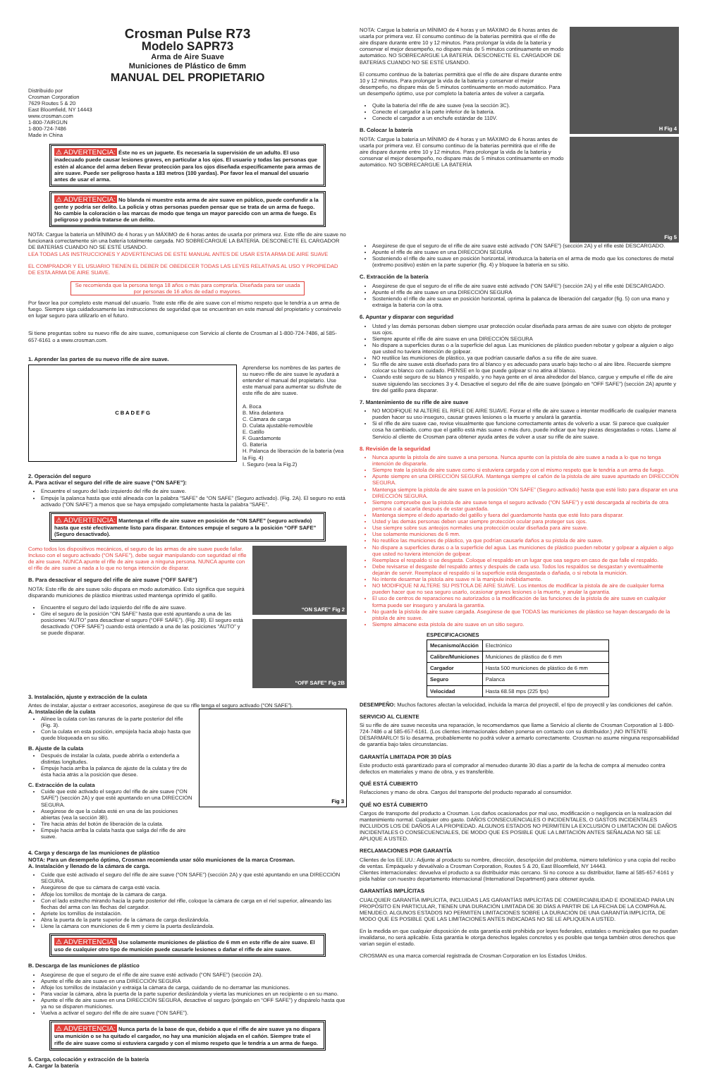Crosman Pulse R73
Modelo SAPR73
Arma de Aire Suave
Municiones de Plástico de 6mm
MANUAL DEL PROPIETARIO
Distribuido por
Crosman Corporation
7629 Routes 5 & 20
East Bloomfield, NY 14443
www.crosman.com
1-800-7AIRGUN
1-800-724-7486
Made in China
⚠ ADVERTENCIA: Éste no es un juguete. Es necesaria la supervisión de un adulto. El uso inadecuado puede causar lesiones graves, en particular a los ojos. El usuario y todas las personas que estén al alcance del arma deben llevar protección para los ojos diseñada específicamente para armas de aire suave. Puede ser peligroso hasta a 183 metros (100 yardas). Por favor lea el manual del usuario antes de usar el arma.
⚠ ADVERTENCIA: No blanda ni muestre esta arma de aire suave en público, puede confundir a la gente y podría ser delito. La policía y otras personas pueden pensar que se trata de un arma de fuego. No cambie la coloración o las marcas de modo que tenga un mayor parecido con un arma de fuego. Es peligroso y podría tratarse de un delito.
NOTA: Cargue la batería un MÍNIMO de 4 horas y un MÁXIMO de 6 horas antes de usarla por primera vez. Este rifle de aire suave no funcionará correctamente sin una batería totalmente cargada. NO SOBRECARGUE LA BATERÍA. DESCONECTE EL CARGADOR DE BATERÍAS CUANDO NO SE ESTÉ USANDO.
LEA TODAS LAS INSTRUCCIONES Y ADVERTENCIAS DE ESTE MANUAL ANTES DE USAR ESTA ARMA DE AIRE SUAVE
EL COMPRADOR Y EL USUARIO TIENEN EL DEBER DE OBEDECER TODAS LAS LEYES RELATIVAS AL USO Y PROPIEDAD DE ESTA ARMA DE AIRE SUAVE.
Se recomienda que la persona tenga 18 años o más para comprarla. Diseñada para ser usada por personas de 16 años de edad o mayores.
Por favor lea por completo este manual del usuario. Trate este rifle de aire suave con el mismo respeto que le tendría a un arma de fuego. Siempre siga cuidadosamente las instrucciones de seguridad que se encuentran en este manual del propietario y consérvelo en lugar seguro para utilizarlo en el futuro.
Si tiene preguntas sobre su nuevo rifle de aire suave, comuníquese con Servicio al cliente de Crosman al 1-800-724-7486, al 585-657-6161 o a www.crosman.com.
1. Aprender las partes de su nuevo rifle de aire suave.
C B A D E F G
Aprenderse los nombres de las partes de su nuevo rifle de aire suave le ayudará a entender el manual del propietario. Use este manual para aumentar su disfrute de este rifle de aire suave.
A. Boca
B. Mira delantera
C. Cámara de carga
D. Culata ajustable-removible
E. Gatillo
F. Guardamonte
G. Batería
H. Palanca de liberación de la batería (vea la Fig. 4)
I. Seguro (vea la Fig.2)
2. Operación del seguro
A. Para activar el seguro del rifle de aire suave (“ON SAFE”):
Encuentre el seguro del lado izquierdo del rifle de aire suave.
Empuje la palanca hasta que esté alineada con la palabra “SAFE” de “ON SAFE” (Seguro activado). (Fig. 2A). El seguro no está activado (“ON SAFE”) a menos que se haya empujado completamente hasta la palabra “SAFE”.
⚠ ADVERTENCIA: Mantenga el rifle de aire suave en posición de “ON SAFE” (seguro activado) hasta que esté efectivamente listo para disparar. Entonces empuje el seguro a la posición “OFF SAFE” (Seguro desactivado).
Como todos los dispositivos mecánicos, el seguro de las armas de aire suave puede fallar. Incluso con el seguro activado (“ON SAFE”), debe seguir manipulando con seguridad el rifle de aire suave. NUNCA apunte el rifle de aire suave a ninguna persona. NUNCA apunte con el rifle de aire suave a nada a lo que no tenga intención de disparar.
B. Para desactivar el seguro del rifle de aire suave (“OFF SAFE”)
NOTA: Este rifle de aire suave sólo dispara en modo automático. Esto significa que seguirá disparando municiones de plástico mientras usted mantenga oprimido el gatillo.
Encuentre el seguro del lado izquierdo del rifle de aire suave.
Gire el seguro de la posición “ON SAFE” hasta que esté apuntando a una de las posiciones “AUTO” para desactivar el seguro (“OFF SAFE”). (Fig. 2B). El seguro está desactivado (“OFF SAFE”) cuando está orientado a una de las posiciones “AUTO” y se puede disparar.
“ON SAFE” Fig 2
“OFF SAFE” Fig 2B
3. Instalación, ajuste y extracción de la culata
Antes de instalar, ajustar o extraer accesorios, asegúrese de que su rifle tenga el seguro activado (“ON SAFE”).
A. Instalación de la culata
Alinee la culata con las ranuras de la parte posterior del rifle (Fig. 3).
Con la culata en esta posición, empújela hacia abajo hasta que quede bloqueada en su sitio.
B. Ajuste de la culata
Después de instalar la culata, puede abrirla o extenderla a distintas longitudes.
Empuje hacia arriba la palanca de ajuste de la culata y tire de ésta hacia atrás a la posición que desee.
C. Extracción de la culata
Cuide que esté activado el seguro del rifle de aire suave (“ON SAFE”) (sección 2A) y que esté apuntando en una DIRECCIÓN SEGURA.
Asegúrese de que la culata esté en una de las posiciones abiertas (vea la sección 3B).
Tire hacia atrás del botón de liberación de la culata.
Empuje hacia arriba la culata hasta que salga del rifle de aire suave.
Fig 3
4. Carga y descarga de las municiones de plástico
NOTA: Para un desempeño óptimo, Crosman recomienda usar sólo municiones de la marca Crosman.
A. Instalación y llenado de la cámara de carga.
Cuide que esté activado el seguro del rifle de aire suave (“ON SAFE”) (sección 2A) y que esté apuntando en una DIRECCIÓN SEGURA.
Asegúrese de que su cámara de carga esté vacía.
Afloje los tornillos de montaje de la cámara de carga.
Con el lado estrecho mirando hacia la parte posterior del rifle, coloque la cámara de carga en el riel superior, alineando las flechas del arma con las flechas del cargador.
Apriete los tornillos de instalación.
Abra la puerta de la parte superior de la cámara de carga deslizándola.
Llene la cámara con municiones de 6 mm y cierre la puerta deslizándola.
⚠ ADVERTENCIA: Use solamente municiones de plástico de 6 mm en este rifle de aire suave. El uso de cualquier otro tipo de munición puede causarle lesiones o dañar el rifle de aire suave.
B. Descarga de las municiones de plástico
Asegúrese de que el seguro de el rifle de aire suave esté activado (“ON SAFE”) (sección 2A).
Apunte el rifle de aire suave en una DIRECCIÓN SEGURA
Afloje los tornillos de instalación y extraiga la cámara de carga, cuidando de no derramar las municiones.
Para vaciar la cámara, abra la puerta de la parte superior deslizándola y vierta las municiones en un recipiente o en su mano.
Apunte el rifle de aire suave en una DIRECCIÓN SEGURA, desactive el seguro (póngalo en “OFF SAFE”) y dispárelo hasta que ya no se disparen municiones.
Vuelva a activar el seguro del rifle de aire suave (“ON SAFE”).
⚠ ADVERTENCIA: Nunca parta de la base de que, debido a que el rifle de aire suave ya no dispara una munición o se ha quitado el cargador, no hay una munición alojada en el cañón. Siempre trate el rifle de aire suave como si estuviera cargado y con el mismo respeto que le tendría a un arma de fuego.
5. Carga, colocación y extracción de la batería
A. Cargar la batería
NOTA: Cargue la batería un MÍNIMO de 4 horas y un MÁXIMO de 6 horas antes de usarla por primera vez. El consumo continuo de la baterías permitirá que el rifle de aire dispare durante entre 10 y 12 minutos. Para prolongar la vida de la batería y conservar el mejor desempeño, no dispare más de 5 minutos continuamente en modo automático. NO SOBRECARGUE LA BATERÍA. DESCONECTE EL CARGADOR DE BATERÍAS CUANDO NO SE ESTÉ USANDO.
El consumo continuo de la baterías permitirá que el rifle de aire dispare durante entre 10 y 12 minutos. Para prolongar la vida de la batería y conservar el mejor desempeño, no dispare más de 5 minutos continuamente en modo automático. Para un desempeño óptimo, use por completo la batería antes de volver a cargarla.
Quite la batería del rifle de aire suave (vea la sección 3C).
Conecte el cargador a la parte inferior de la batería.
Conecte el cargador a un enchufe estándar de 110V.
B. Colocar la batería
NOTA: Cargue la batería un MÍNIMO de 4 horas y un MÁXIMO de 6 horas antes de usarla por primera vez. El consumo continuo de la baterías permitirá que el rifle de aire dispare durante entre 10 y 12 minutos. Para prolongar la vida de la batería y conservar el mejor desempeño, no dispare más de 5 minutos continuamente en modo automático. NO SOBRECARGUE LA BATERÍA
H Fig 4
Fig 5
Asegúrese de que el seguro de el rifle de aire suave esté activado (“ON SAFE”) (sección 2A) y el rifle esté DESCARGADO.
Apunte el rifle de aire suave en una DIRECCIÓN SEGURA
Sosteniendo el rifle de aire suave en posición horizontal, introduzca la batería en el arma de modo que los conectores de metal (extremo positivo) estén en la parte superior (fig. 4) y bloquee la batería en su sitio.
C. Extracción de la batería
Asegúrese de que el seguro de el rifle de aire suave esté activado (“ON SAFE”) (sección 2A) y el rifle esté DESCARGADO.
Apunte el rifle de aire suave en una DIRECCIÓN SEGURA
Sosteniendo el rifle de aire suave en posición horizontal, oprima la palanca de liberación del cargador (fig. 5) con una mano y extraiga la batería con la otra.
6. Apuntar y disparar con seguridad
Usted y las demás personas deben siempre usar protección ocular diseñada para armas de aire suave con objeto de proteger sus ojos.
Siempre apunte el rifle de aire suave en una DIRECCIÓN SEGURA
No dispare a superficies duras o a la superficie del agua. Las municiones de plástico pueden rebotar y golpear a alguien o algo que usted no tuviera intención de golpear.
NO reutilice las municiones de plástico, ya que podrían causarle daños a su rifle de aire suave.
Su rifle de aire suave está diseñado para tiro al blanco y es adecuado para usarlo bajo techo o al aire libre. Recuerde siempre colocar su blanco con cuidado. PIENSE en lo que puede golpear si no atina al blanco.
Cuando esté seguro de su blanco y respaldo, y no haya gente en el área alrededor del blanco, cargue y empuñe el rifle de aire suave siguiendo las secciones 3 y 4. Desactive el seguro del rifle de aire suave (póngalo en “OFF SAFE”) (sección 2A) apunte y tire del gatillo para disparar.
7. Mantenimiento de su rifle de aire suave
NO MODIFIQUE NI ALTERE EL RIFLE DE AIRE SUAVE. Forzar el rifle de aire suave o intentar modificarlo de cualquier manera pueden hacer su uso inseguro, causar graves lesiones o la muerte y anulará la garantía.
Si el rifle de aire suave cae, revise visualmente que funcione correctamente antes de volverlo a usar. Si parece que cualquier cosa ha cambiado, como que el gatillo está más suave o más duro, puede indicar que hay piezas desgastadas o rotas. Llame al Servicio al cliente de Crosman para obtener ayuda antes de volver a usar su rifle de aire suave.
8. Revisión de la seguridad
Nunca apunte la pistola de aire suave a una persona. Nunca apunte con la pistola de aire suave a nada a lo que no tenga intención de dispararle.
Siempre trate la pistola de aire suave como si estuviera cargada y con el mismo respeto que le tendría a un arma de fuego.
Apunte siempre en una DIRECCIÓN SEGURA. Mantenga siempre el cañón de la pistola de aire suave apuntado en DIRECCIÓN SEGURA.
Mantenga siempre la pistola de aire suave en la posición “ON SAFE” (Seguro activado) hasta que esté listo para disparar en una DIRECCIÓN SEGURA.
Siempre compruebe que la pistola de aire suave tenga el seguro activado (“ON SAFE”) y esté descargada al recibirla de otra persona o al sacarla después de estar guardada.
Mantenga siempre el dedo apartado del gatillo y fuera del guardamonte hasta que esté listo para disparar.
Usted y las demás personas deben usar siempre protección ocular para proteger sus ojos.
Use siempre sobre sus anteojos normales una protección ocular diseñada para aire suave.
Use solamente municiones de 6 mm.
No reutilice las municiones de plástico, ya que podrían causarle daños a su pistola de aire suave.
No dispare a superficies duras o a la superficie del agua. Las municiones de plástico pueden rebotar y golpear a alguien o algo que usted no tuviera intención de golpear.
Reemplace el respaldo si se desgasta. Coloque el respaldo en un lugar que sea seguro en caso de que falle el respaldo.
Debe revisarse el desgaste del respaldo antes y después de cada uso. Todos los respaldos se desgastan y eventualmente dejarán de servir. Reemplace el respaldo si la superficie está desgastada o dañada, o si rebota la munición.
No intente desarmar la pistola aire suave ni la manipule indebidamente.
NO MODIFIQUE NI ALTERE SU PISTOLA DE AIRE SUAVE. Los intentos de modificar la pistola de aire de cualquier forma pueden hacer que no sea seguro usarlo, ocasionar graves lesiones o la muerte, y anular la garantía.
El uso de centros de reparaciones no autorizados o la modificación de las funciones de la pistola de aire suave en cualquier forma puede ser inseguro y anulará la garantía.
No guarde la pistola de aire suave cargada. Asegúrese de que TODAS las municiones de plástico se hayan descargado de la pistola de aire suave.
Siempre almacene esta pistola de aire suave en un sitio seguro.
ESPECIFICACIONES
| Mecanismo/Acción | Electrónico |
| Calibre/Municiones | Municiones de plástico de 6 mm |
| Cargador | Hasta 500 municiones de plástico de 6 mm |
| Seguro | Palanca |
| Velocidad | Hasta 68.58 mps (225 fps) |
DESEMPEÑO: Muchos factores afectan la velocidad, incluida la marca del proyectil, el tipo de proyectil y las condiciones del cañón.
SERVICIO AL CLIENTE
Si su rifle de aire suave necesita una reparación, le recomendamos que llame a Servicio al cliente de Crosman Corporation al 1-800-724-7486 o al 585-657-6161. (Los clientes internacionales deben ponerse en contacto con su distribuidor.) ¡NO INTENTE DESARMARLO! Si lo desarma, probablemente no podrá volver a armarlo correctamente. Crosman no asume ninguna responsabilidad de garantía bajo tales circunstancias.
GARANTÍA LIMITADA POR 30 DÍAS
Este producto está garantizado para el comprador al menudeo durante 30 días a partir de la fecha de compra al menudeo contra defectos en materiales y mano de obra, y es transferible.
QUÉ ESTÁ CUBIERTO
Refacciones y mano de obra. Cargos del transporte del producto reparado al consumidor.
QUÉ NO ESTÁ CUBIERTO
Cargos de transporte del producto a Crosman. Los daños ocasionados por mal uso, modificación o negligencia en la realización del mantenimiento normal. Cualquier otro gasto. DAÑOS CONSECUENCIALES O INCIDENTALES, O GASTOS INCIDENTALES INCLUIDOS LOS DE DAÑOS A LA PROPIEDAD. ALGUNOS ESTADOS NO PERMITEN LA EXCLUSIÓN O LIMITACIÓN DE DAÑOS INCIDENTALES O CONSECUENCIALES, DE MODO QUE ES POSIBLE QUE LA LIMITACIÓN ANTES SEÑALADA NO SE LE APLIQUE A USTED.
RECLAMACIONES POR GARANTÍA
Clientes de los EE.UU.: Adjunte al producto su nombre, dirección, descripción del problema, número telefónico y una copia del recibo de ventas. Empáquelo y devuélvalo a Crosman Corporation, Routes 5 & 20, East Bloomfield, NY 14443.
Clientes internacionales: devuelva el producto a su distribuidor más cercano. Si no conoce a su distribuidor, llame al 585-657-6161 y pida hablar con nuestro departamento internacional (International Department) para obtener ayuda.
GARANTÍAS IMPLÍCITAS
CUALQUIER GARANTÍA IMPLÍCITA, INCLUIDAS LAS GARANTÍAS IMPLÍCITAS DE COMERCIABILIDAD E IDONEIDAD PARA UN PROPÓSITO EN PARTICULAR, TIENEN UNA DURACIÓN LIMITADA DE 30 DÍAS A PARTIR DE LA FECHA DE LA COMPRA AL MENUDEO. ALGUNOS ESTADOS NO PERMITEN LIMITACIONES SOBRE LA DURACIÓN DE UNA GARANTÍA IMPLÍCITA, DE MODO QUE ES POSIBLE QUE LAS LIMITACIONES ANTES INDICADAS NO SE LE APLIQUEN A USTED.
En la medida en que cualquier disposición de esta garantía esté prohibida por leyes federales, estatales o municipales que no puedan invalidarse, no será aplicable. Esta garantía le otorga derechos legales concretos y es posible que tenga también otros derechos que varían según el estado.
CROSMAN es una marca comercial registrada de Crosman Corporation en los Estados Unidos.